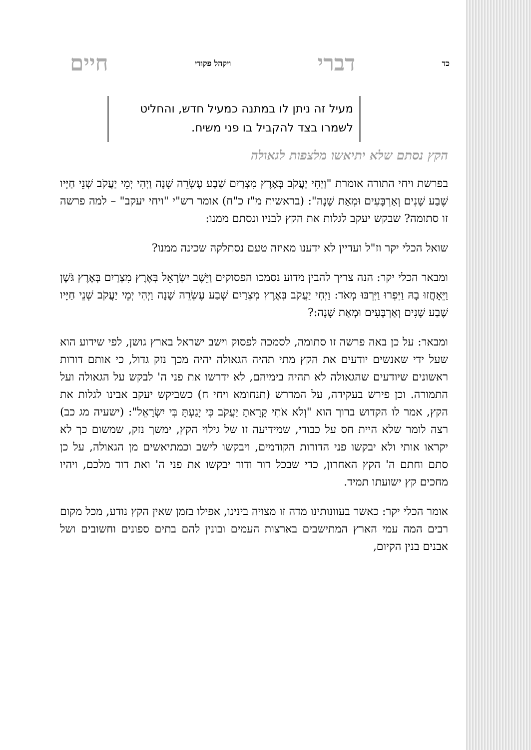כד דברי ויקהל פקודי חיים
מעיל זה ניתן לו במתנה כמעיל חדש, והחליט לשמרו בצד להקביל בו פני משיח.
הקץ נסתם שלא יתיאשו מלצפות לגאולה
בפרשת ויחי התורה אומרת "וַיְחִי יַעֲקֹב בְּאֶרֶץ מִצְרַיִם שְׁבַע עֶשְׂרֵה שָׁנָה וַיְהִי יְמֵי יַעֲקֹב שְׁנֵי חַיָּיו שֶׁבַע שָׁנִים וְאַרְבָּעִים וּמְאַת שָׁנָה": (בראשית מ"ז כ"ח) אומר רש"י "ויחי יעקב" – למה פרשה זו סתומה? שבקש יעקב לגלות את הקץ לבניו ונסתם ממנו:
שואל הכלי יקר וז"ל ועדיין לא ידענו מאיזה טעם נסתלקה שכינה ממנו?
ומבאר הכלי יקר: הנה צריך להבין מדוע נסמכו הפסוקים וַיֵּשֶׁב יִשְׂרָאֵל בְּאֶרֶץ מִצְרַיִם בְּאֶרֶץ גֹּשֶׁן וַיֵּאָחֲזוּ בָהּ וַיִּפְרוּ וַיִּרְבּוּ מְאֹד: וַיְחִי יַעֲקֹב בְּאֶרֶץ מִצְרַיִם שְׁבַע עֶשְׂרֵה שָׁנָה וַיְהִי יְמֵי יַעֲקֹב שְׁנֵי חַיָּיו שֶׁבַע שָׁנִים וְאַרְבָּעִים וּמְאַת שָׁנָה:?
ומבאר: על כן באה פרשה זו סתומה, לסמכה לפסוק וישב ישראל בארץ גושן, לפי שידוע הוא שעל ידי שאנשים יודעים את הקץ מתי תהיה הגאולה יהיה מכך נזק גדול, כי אותם דורות ראשונים שיודעים שהגאולה לא תהיה בימיהם, לא ידרשו את פני ה' לבקש על הגאולה ועל התמורה. וכן פירש בעקידה, על המדרש (תנחומא ויחי ח) כשביקש יעקב אבינו לגלות את הקץ, אמר לו הקדוש ברוך הוא "וְלֹא אֹתִי קָרָאתָ יַעֲקֹב כִּי יָגַעְתָּ בִּי יִשְׂרָאֵל": (ישעיה מג כב) רצה לומר שלא היית חס על כבודי, שמידיעה זו של גילוי הקץ, ימשך נזק, שמשום כך לא יקראו אותי ולא יבקשו פני הדורות הקודמים, ויבקשו לישב וכמתיאשים מן הגאולה, על כן סתם וחתם ה' הקץ האחרון, כדי שבכל דור ודור יבקשו את פני ה' ואת דוד מלכם, ויהיו מחכים קץ ישועתו תמיד.
אומר הכלי יקר: כאשר בעוונותינו מדה זו מצויה בינינו, אפילו בזמן שאין הקץ נודע, מכל מקום רבים המה עמי הארץ המתישבים בארצות העמים ובונין להם בתים ספונים וחשובים ושל אבנים בנין הקיום,